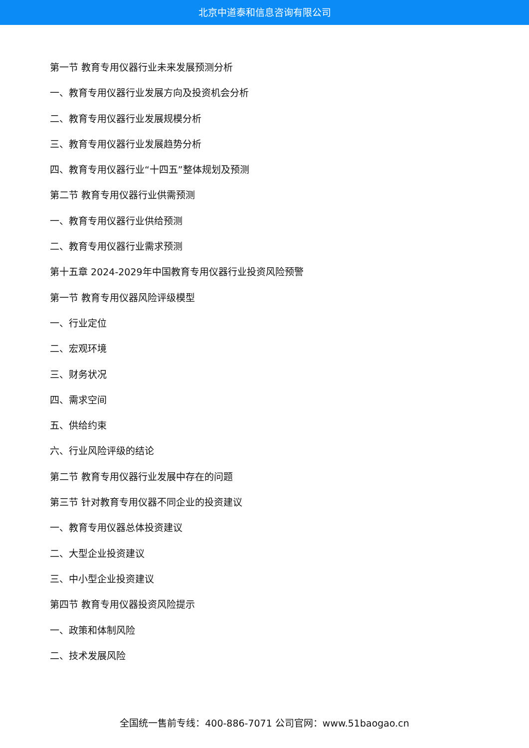北京中道泰和信息咨询有限公司
第一节 教育专用仪器行业未来发展预测分析
一、教育专用仪器行业发展方向及投资机会分析
二、教育专用仪器行业发展规模分析
三、教育专用仪器行业发展趋势分析
四、教育专用仪器行业“十四五”整体规划及预测
第二节 教育专用仪器行业供需预测
一、教育专用仪器行业供给预测
二、教育专用仪器行业需求预测
第十五章 2024-2029年中国教育专用仪器行业投资风险预警
第一节 教育专用仪器风险评级模型
一、行业定位
二、宏观环境
三、财务状况
四、需求空间
五、供给约束
六、行业风险评级的结论
第二节 教育专用仪器行业发展中存在的问题
第三节 针对教育专用仪器不同企业的投资建议
一、教育专用仪器总体投资建议
二、大型企业投资建议
三、中小型企业投资建议
第四节 教育专用仪器投资风险提示
一、政策和体制风险
二、技术发展风险
全国统一售前专线：400-886-7071 公司官网：www.51baogao.cn